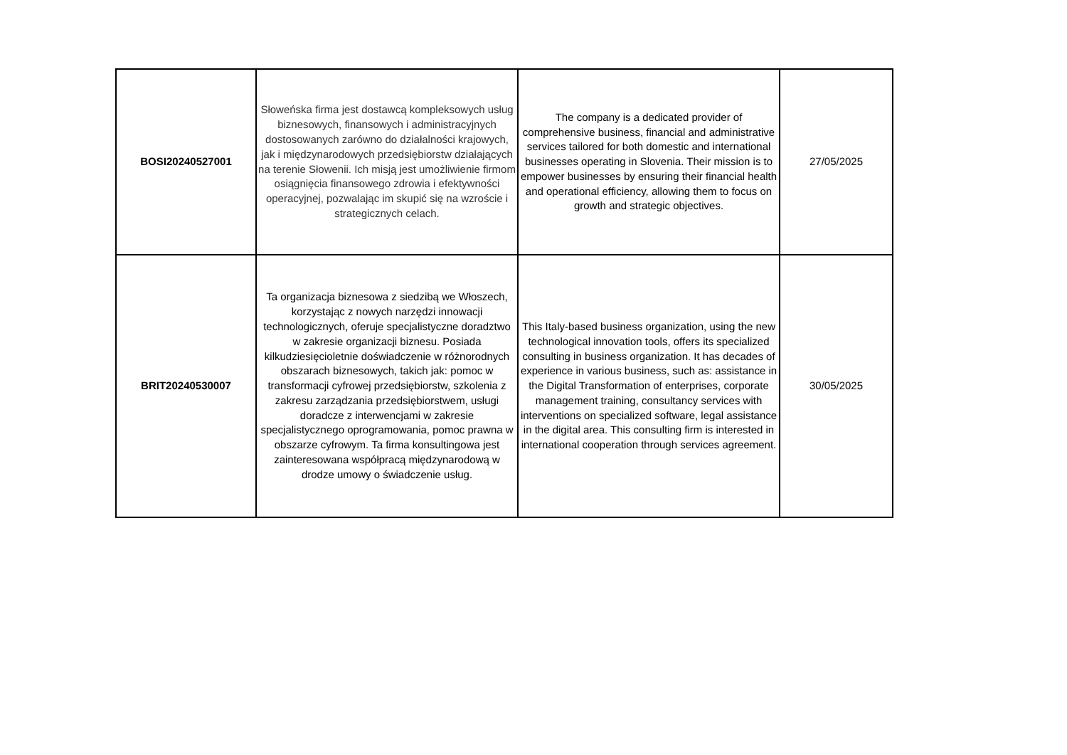| BOSI20240527001 | Słoweńska firma jest dostawcą kompleksowych usług biznesowych, finansowych i administracyjnych dostosowanych zarówno do działalności krajowych, jak i międzynarodowych przedsiębiorstw działających na terenie Słowenii. Ich misją jest umożliwienie firmom osiągnięcia finansowego zdrowia i efektywności operacyjnej, pozwalając im skupić się na wzroście i strategicznych celach. | The company is a dedicated provider of comprehensive business, financial and administrative services tailored for both domestic and international businesses operating in Slovenia. Their mission is to empower businesses by ensuring their financial health and operational efficiency, allowing them to focus on growth and strategic objectives. | 27/05/2025 |
| BRIT20240530007 | Ta organizacja biznesowa z siedzibą we Włoszech, korzystając z nowych narzędzi innowacji technologicznych, oferuje specjalistyczne doradztwo w zakresie organizacji biznesu. Posiada kilkudziesięcioletnie doświadczenie w różnorodnych obszarach biznesowych, takich jak: pomoc w transformacji cyfrowej przedsiębiorstw, szkolenia z zakresu zarządzania przedsiębiorstwem, usługi doradcze z interwencjami w zakresie specjalistycznego oprogramowania, pomoc prawna w obszarze cyfrowym. Ta firma konsultingowa jest zainteresowana współpracą międzynarodową w drodze umowy o świadczenie usług. | This Italy-based business organization, using the new technological innovation tools, offers its specialized consulting in business organization. It has decades of experience in various business, such as: assistance in the Digital Transformation of enterprises, corporate management training, consultancy services with interventions on specialized software, legal assistance in the digital area. This consulting firm is interested in international cooperation through services agreement. | 30/05/2025 |